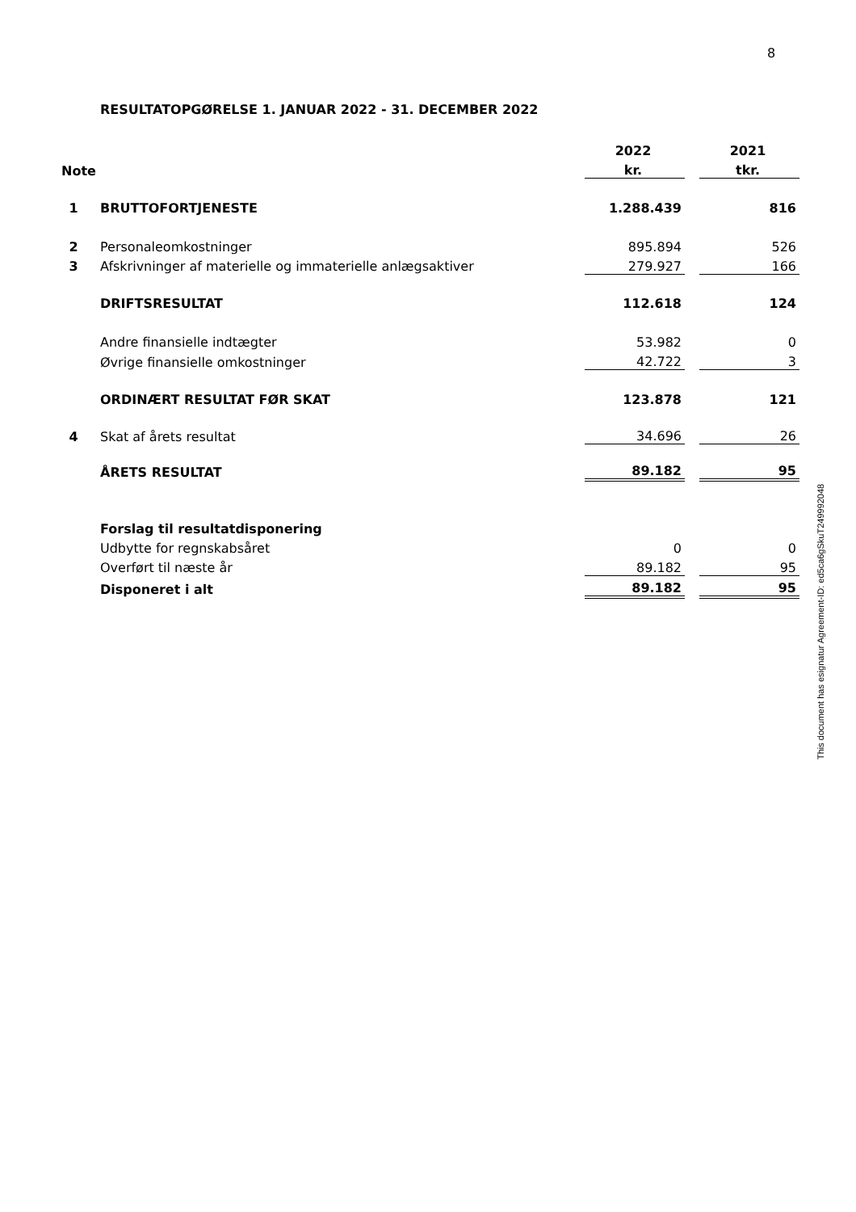8
RESULTATOPGØRELSE 1. JANUAR 2022 - 31. DECEMBER 2022
| | | 2022 | | 2021 |
| Note | | kr. | | tkr. |
| 1 | BRUTTOFORTJENESTE | 1.288.439 | | 816 |
| 2 | Personaleomkostninger | 895.894 | | 526 |
| 3 | Afskrivninger af materielle og immaterielle anlægsaktiver | 279.927 | | 166 |
| | DRIFTSRESULTAT | 112.618 | | 124 |
| | Andre finansielle indtægter | 53.982 | | 0 |
| | Øvrige finansielle omkostninger | 42.722 | | 3 |
| | ORDINÆRT RESULTAT FØR SKAT | 123.878 | | 121 |
| 4 | Skat af årets resultat | 34.696 | | 26 |
| | ÅRETS RESULTAT | 89.182 | | 95 |
| | Forslag til resultatdisponering | | | |
| | Udbytte for regnskabsåret | 0 | | 0 |
| | Overført til næste år | 89.182 | | 95 |
| | Disponeret i alt | 89.182 | | 95 |
This document has esignatur Agreement-ID: ed5ca6gSkuT249992048